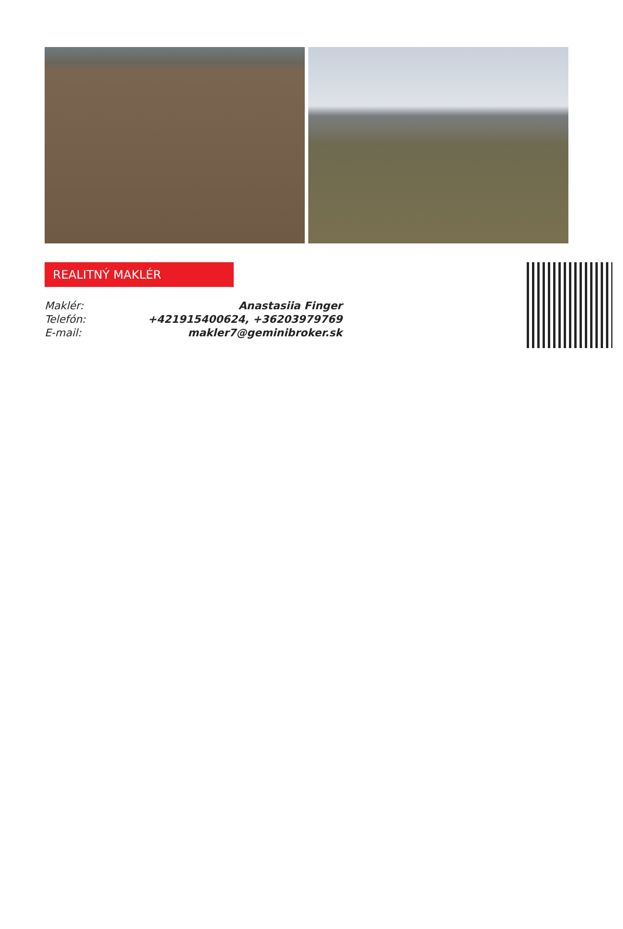REALITNÝ MAKLÉR
| Maklér: | Anastasiia Finger |
| Telefón: | +421915400624, +36203979769 |
| E-mail: | makler7@geminibroker.sk |